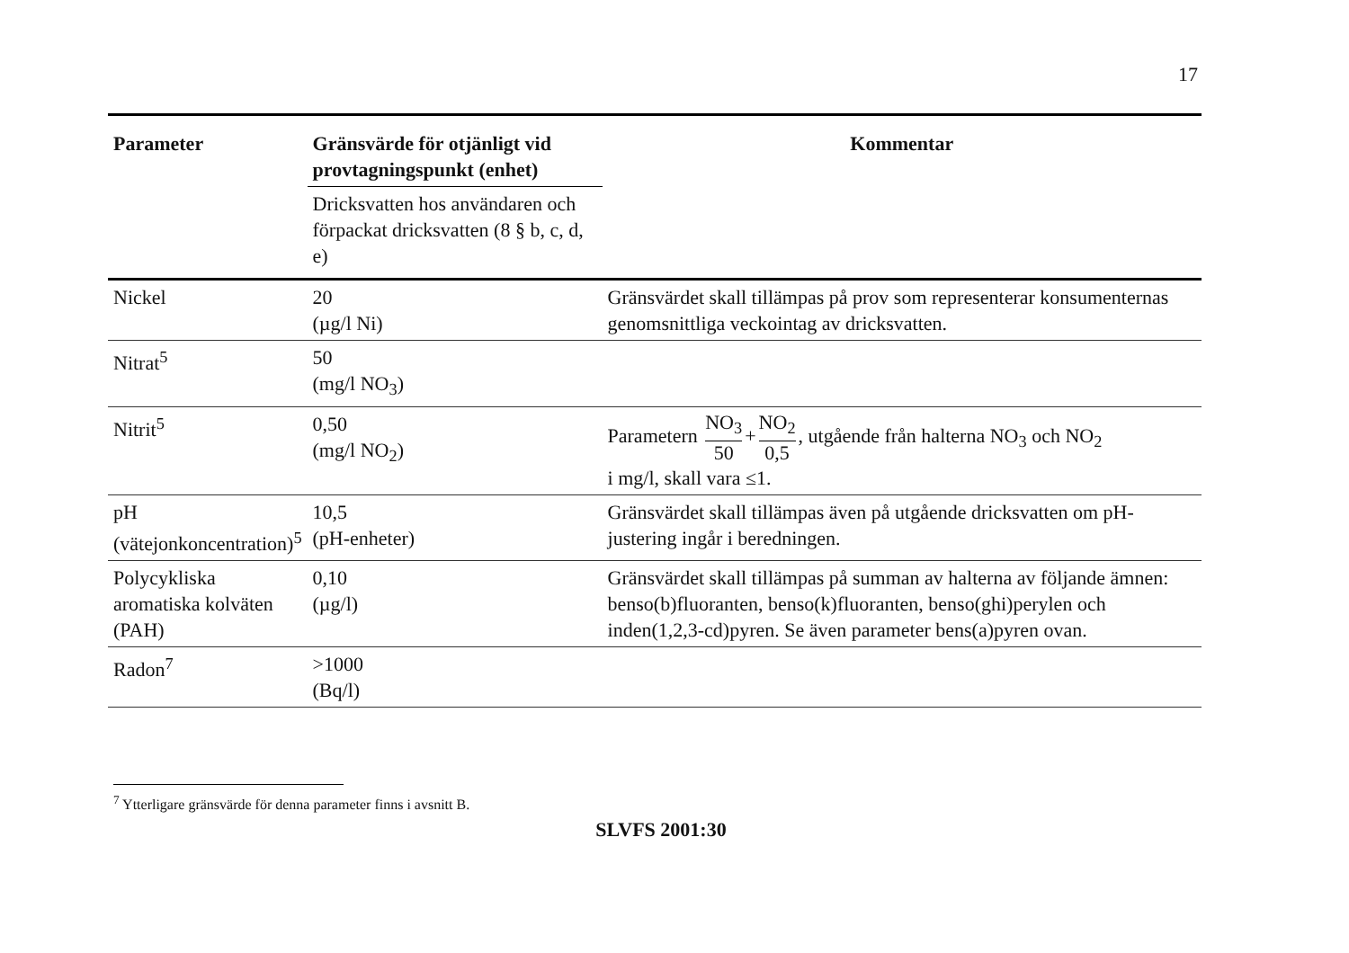17
| Parameter | Gränsvärde för otjänligt vid provtagningspunkt (enhet) | Kommentar |
| --- | --- | --- |
| | Dricksvatten hos användaren och förpackat dricksvatten (8 § b, c, d, e) | |
| Nickel | 20 (µg/l Ni) | Gränsvärdet skall tillämpas på prov som representerar konsumenternas genomsnittliga veckointag av dricksvatten. |
| Nitrat<sup>5</sup> | 50 (mg/l NO<sub>3</sub>) | |
| Nitrit<sup>5</sup> | 0,50 (mg/l NO<sub>2</sub>) | Parametern NO<sub>3</sub> 50 + NO<sub>2</sub> 0,5 , utgående från halterna NO<sub>3</sub> och NO<sub>2</sub> i mg/l, skall vara ≤1. |
| pH (vätejonkoncentration)<sup>5</sup> | 10,5 (pH-enheter) | Gränsvärdet skall tillämpas även på utgående dricksvatten om pH-justering ingår i beredningen. |
| Polycykliska aromatiska kolväten (PAH) | 0,10 (µg/l) | Gränsvärdet skall tillämpas på summan av halterna av följande ämnen: benso(b)fluoranten, benso(k)fluoranten, benso(ghi)perylen och inden(1,2,3-cd)pyren. Se även parameter bens(a)pyren ovan. |
| Radon<sup>7</sup> | >1000 (Bq/l) | |
<sup>7</sup> Ytterligare gränsvärde för denna parameter finns i avsnitt B.
SLVFS 2001:30